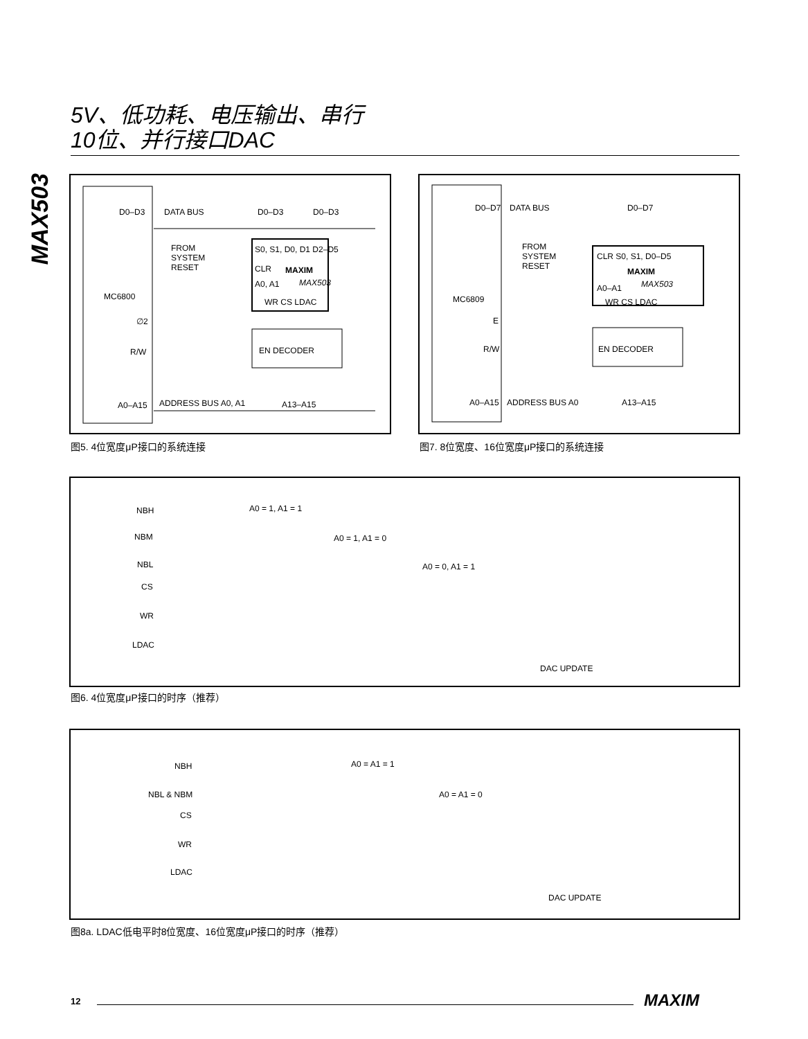5V、低功耗、电压输出、串行
10位、并行接口DAC
MAX503
D0–D3 DATA BUS D0–D3 D0–D3
FROM
SYSTEM
RESET
S0, S1, D0, D1 D2–D5
CLR MAXIM
MAX503 A0, A1
WR CS LDAC
MC6800
∅2
R/W EN DECODER
A0–A15 ADDRESS BUS A0, A1 A13–A15
图5. 4位宽度μP接口的系统连接
D0–D7 DATA BUS D0–D7
FROM
SYSTEM
RESET
CLR S0, S1, D0–D5
MAXIM
MAX503 A0–A1
WR CS LDAC MC6809
E
R/W EN DECODER
A0–A15 ADDRESS BUS A0 A13–A15
图7. 8位宽度、16位宽度μP接口的系统连接
NBH A0 = 1, A1 = 1
NBM A0 = 1, A1 = 0
NBL A0 = 0, A1 = 1
CS
WR
LDAC
DAC UPDATE
图6. 4位宽度μP接口的时序（推荐）
NBH A0 = A1 = 1
NBL & NBM A0 = A1 = 0
CS
WR
LDAC
DAC UPDATE
图8a. LDAC低电平时8位宽度、16位宽度μP接口的时序（推荐）
12 MAXIM